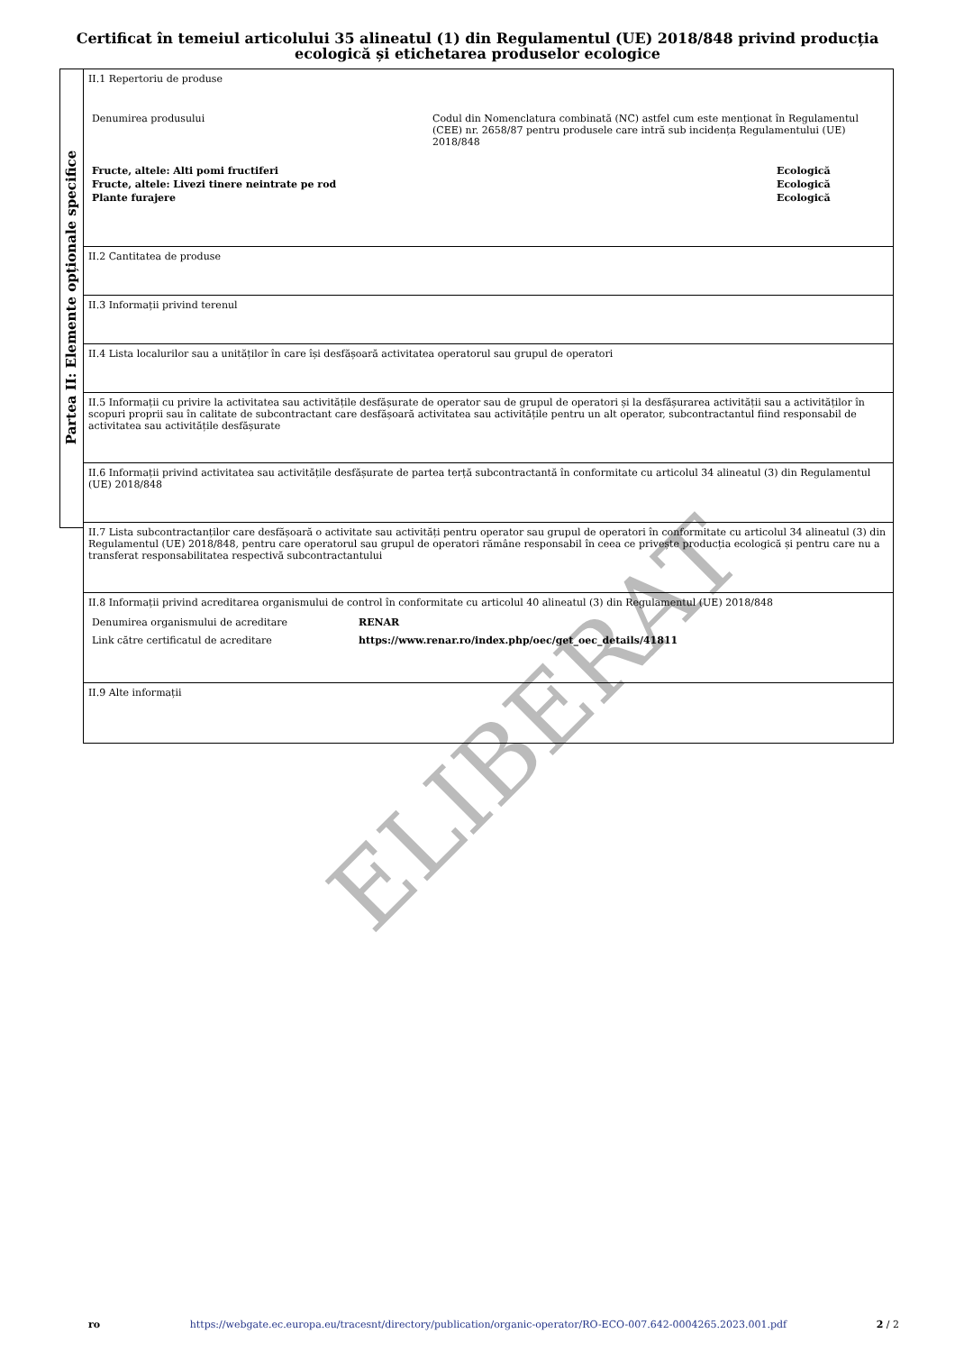Certificat în temeiul articolului 35 alineatul (1) din Regulamentul (UE) 2018/848 privind producția ecologică și etichetarea produselor ecologice
Partea II: Elemente opționale specifice
II.1 Repertoriu de produse
| Denumirea produsului | Codul din Nomenclatura combinată (NC) astfel cum este menționat în Regulamentul (CEE) nr. 2658/87 pentru produsele care intră sub incidența Regulamentului (UE) 2018/848 | |
| Fructe, altele: Alti pomi fructiferi | | Ecologică |
| Fructe, altele: Livezi tinere neintrate pe rod | | Ecologică |
| Plante furajere | | Ecologică |
II.2 Cantitatea de produse
II.3 Informații privind terenul
II.4 Lista localurilor sau a unităților în care își desfășoară activitatea operatorul sau grupul de operatori
II.5 Informații cu privire la activitatea sau activitățile desfășurate de operator sau de grupul de operatori și la desfășurarea activității sau a activităților în scopuri proprii sau în calitate de subcontractant care desfășoară activitatea sau activitățile pentru un alt operator, subcontractantul fiind responsabil de activitatea sau activitățile desfășurate
II.6 Informații privind activitatea sau activitățile desfășurate de partea terță subcontractantă în conformitate cu articolul 34 alineatul (3) din Regulamentul (UE) 2018/848
II.7 Lista subcontractanților care desfășoară o activitate sau activități pentru operator sau grupul de operatori în conformitate cu articolul 34 alineatul (3) din Regulamentul (UE) 2018/848, pentru care operatorul sau grupul de operatori rămâne responsabil în ceea ce privește producția ecologică și pentru care nu a transferat responsabilitatea respectivă subcontractantului
II.8 Informații privind acreditarea organismului de control în conformitate cu articolul 40 alineatul (3) din Regulamentul (UE) 2018/848
| Denumirea organismului de acreditare | RENAR |
| Link către certificatul de acreditare | https://www.renar.ro/index.php/oec/get_oec_details/41811 |
II.9 Alte informații
ELIBERAT
ro https://webgate.ec.europa.eu/tracesnt/directory/publication/organic-operator/RO-ECO-007.642-0004265.2023.001.pdf 2 / 2